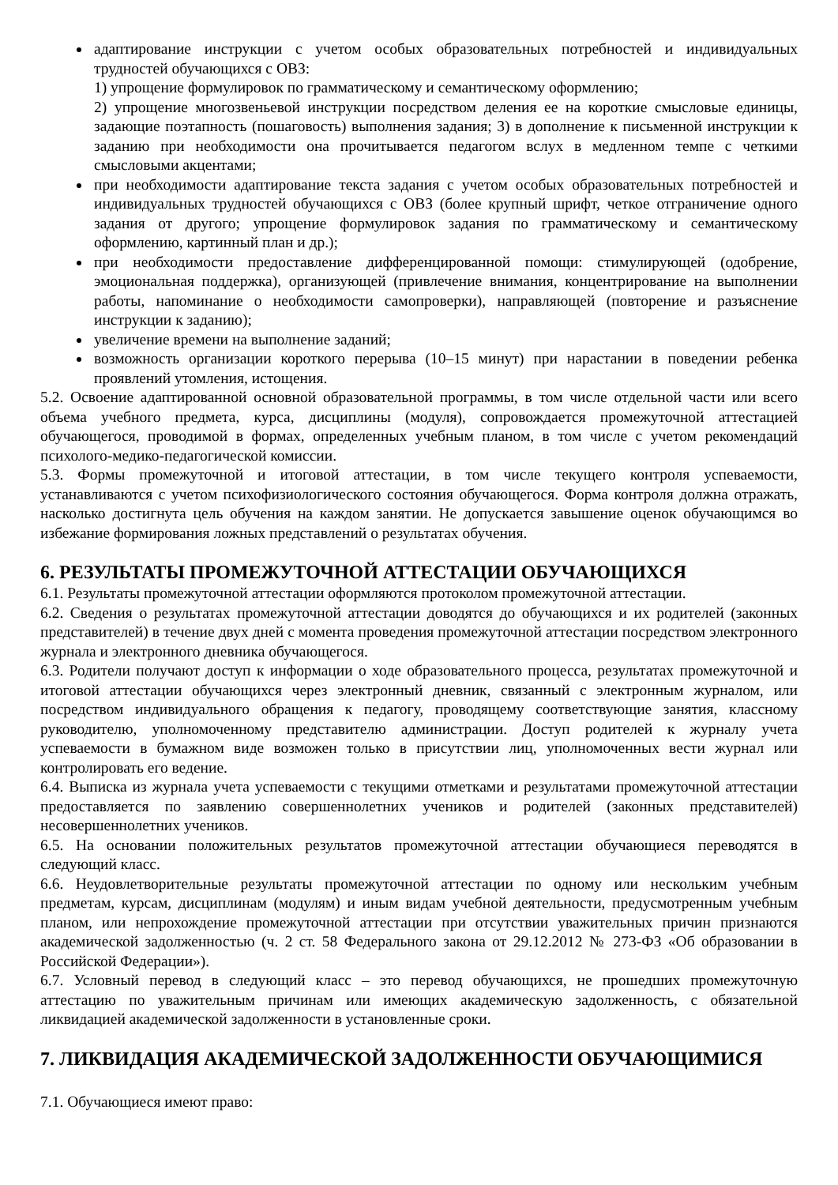адаптирование инструкции с учетом особых образовательных потребностей и индивидуальных трудностей обучающихся с ОВЗ:
1) упрощение формулировок по грамматическому и семантическому оформлению;
2) упрощение многозвеньевой инструкции посредством деления ее на короткие смысловые единицы, задающие поэтапность (пошаговость) выполнения задания; 3) в дополнение к письменной инструкции к заданию при необходимости она прочитывается педагогом вслух в медленном темпе с четкими смысловыми акцентами;
при необходимости адаптирование текста задания с учетом особых образовательных потребностей и индивидуальных трудностей обучающихся с ОВЗ (более крупный шрифт, четкое отграничение одного задания от другого; упрощение формулировок задания по грамматическому и семантическому оформлению, картинный план и др.);
при необходимости предоставление дифференцированной помощи: стимулирующей (одобрение, эмоциональная поддержка), организующей (привлечение внимания, концентрирование на выполнении работы, напоминание о необходимости самопроверки), направляющей (повторение и разъяснение инструкции к заданию);
увеличение времени на выполнение заданий;
возможность организации короткого перерыва (10–15 минут) при нарастании в поведении ребенка проявлений утомления, истощения.
5.2. Освоение адаптированной основной образовательной программы, в том числе отдельной части или всего объема учебного предмета, курса, дисциплины (модуля), сопровождается промежуточной аттестацией обучающегося, проводимой в формах, определенных учебным планом, в том числе с учетом рекомендаций психолого-медико-педагогической комиссии.
5.3. Формы промежуточной и итоговой аттестации, в том числе текущего контроля успеваемости, устанавливаются с учетом психофизиологического состояния обучающегося. Форма контроля должна отражать, насколько достигнута цель обучения на каждом занятии. Не допускается завышение оценок обучающимся во избежание формирования ложных представлений о результатах обучения.
6. РЕЗУЛЬТАТЫ ПРОМЕЖУТОЧНОЙ АТТЕСТАЦИИ ОБУЧАЮЩИХСЯ
6.1. Результаты промежуточной аттестации оформляются протоколом промежуточной аттестации.
6.2. Сведения о результатах промежуточной аттестации доводятся до обучающихся и их родителей (законных представителей) в течение двух дней с момента проведения промежуточной аттестации посредством электронного журнала и электронного дневника обучающегося.
6.3. Родители получают доступ к информации о ходе образовательного процесса, результатах промежуточной и итоговой аттестации обучающихся через электронный дневник, связанный с электронным журналом, или посредством индивидуального обращения к педагогу, проводящему соответствующие занятия, классному руководителю, уполномоченному представителю администрации. Доступ родителей к журналу учета успеваемости в бумажном виде возможен только в присутствии лиц, уполномоченных вести журнал или контролировать его ведение.
6.4. Выписка из журнала учета успеваемости с текущими отметками и результатами промежуточной аттестации предоставляется по заявлению совершеннолетних учеников и родителей (законных представителей) несовершеннолетних учеников.
6.5. На основании положительных результатов промежуточной аттестации обучающиеся переводятся в следующий класс.
6.6. Неудовлетворительные результаты промежуточной аттестации по одному или нескольким учебным предметам, курсам, дисциплинам (модулям) и иным видам учебной деятельности, предусмотренным учебным планом, или непрохождение промежуточной аттестации при отсутствии уважительных причин признаются академической задолженностью (ч. 2 ст. 58 Федерального закона от 29.12.2012 № 273-ФЗ «Об образовании в Российской Федерации»).
6.7. Условный перевод в следующий класс – это перевод обучающихся, не прошедших промежуточную аттестацию по уважительным причинам или имеющих академическую задолженность, с обязательной ликвидацией академической задолженности в установленные сроки.
7. ЛИКВИДАЦИЯ АКАДЕМИЧЕСКОЙ ЗАДОЛЖЕННОСТИ ОБУЧАЮЩИМИСЯ
7.1. Обучающиеся имеют право: